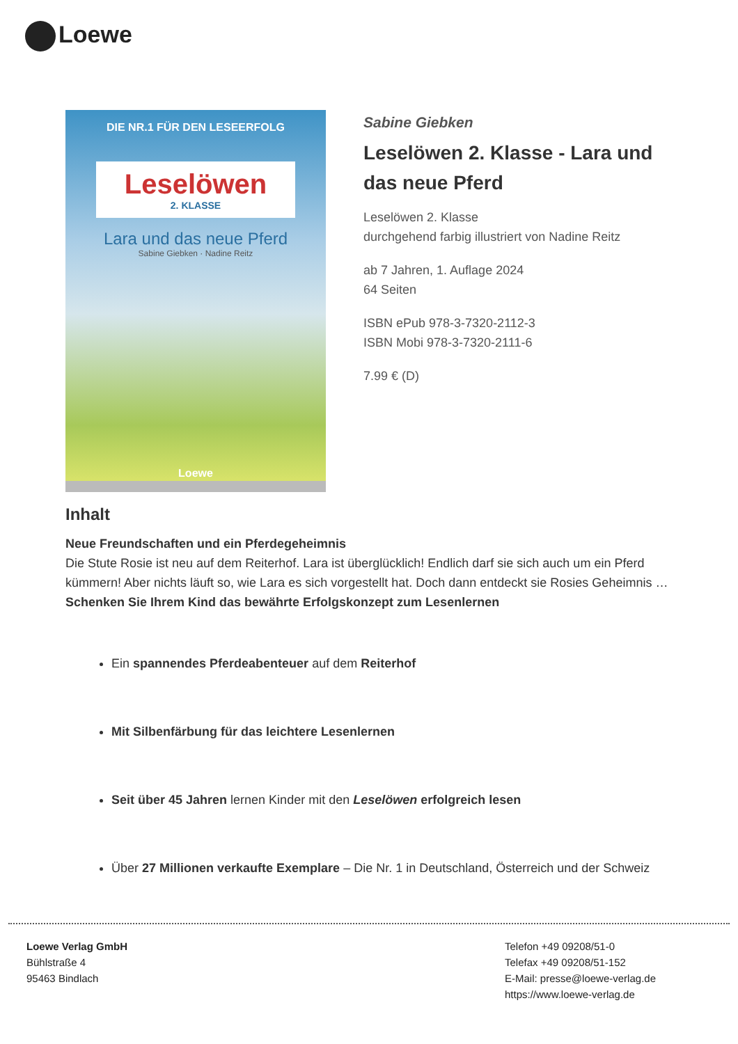Loewe
DIE NR.1 FÜR DEN LESEERFOLG
Leselöwen
2. KLASSE
Lara und das neue Pferd
Sabine Giebken · Nadine Reitz
Loewe
Sabine Giebken
Leselöwen 2. Klasse - Lara und das neue Pferd
Leselöwen 2. Klasse
durchgehend farbig illustriert von Nadine Reitz
ab 7 Jahren, 1. Auflage 2024
64 Seiten
ISBN ePub 978-3-7320-2112-3
ISBN Mobi 978-3-7320-2111-6
7.99 € (D)
Inhalt
Neue Freundschaften und ein Pferdegeheimnis
Die Stute Rosie ist neu auf dem Reiterhof. Lara ist überglücklich! Endlich darf sie sich auch um ein Pferd kümmern! Aber nichts läuft so, wie Lara es sich vorgestellt hat. Doch dann entdeckt sie Rosies Geheimnis …
Schenken Sie Ihrem Kind das bewährte Erfolgskonzept zum Lesenlernen
Ein spannendes Pferdeabenteuer auf dem Reiterhof
Mit Silbenfärbung für das leichtere Lesenlernen
Seit über 45 Jahren lernen Kinder mit den Leselöwen erfolgreich lesen
Über 27 Millionen verkaufte Exemplare – Die Nr. 1 in Deutschland, Österreich und der Schweiz
Loewe Verlag GmbH
Bühlstraße 4
95463 Bindlach
Telefon +49 09208/51-0
Telefax +49 09208/51-152
E-Mail: presse@loewe-verlag.de
https://www.loewe-verlag.de